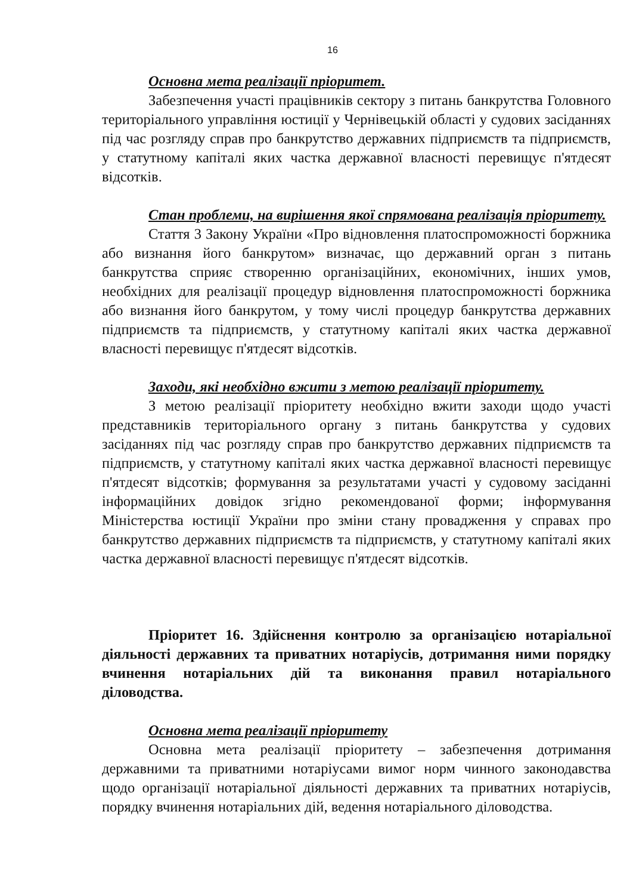16
Основна мета реалізації пріоритет.
Забезпечення участі працівників сектору з питань банкрутства Головного територіального управління юстиції у Чернівецькій області у судових засіданнях під час розгляду справ про банкрутство державних підприємств та підприємств, у статутному капіталі яких частка державної власності перевищує п'ятдесят відсотків.
Стан проблеми, на вирішення якої спрямована реалізація пріоритету.
Стаття 3 Закону України «Про відновлення платоспроможності боржника або визнання його банкрутом» визначає, що державний орган з питань банкрутства сприяє створенню організаційних, економічних, інших умов, необхідних для реалізації процедур відновлення платоспроможності боржника або визнання його банкрутом, у тому числі процедур банкрутства державних підприємств та підприємств, у статутному капіталі яких частка державної власності перевищує п'ятдесят відсотків.
Заходи, які необхідно вжити з метою реалізації пріоритету.
З метою реалізації пріоритету необхідно вжити заходи щодо участі представників територіального органу з питань банкрутства у судових засіданнях під час розгляду справ про банкрутство державних підприємств та підприємств, у статутному капіталі яких частка державної власності перевищує п'ятдесят відсотків; формування за результатами участі у судовому засіданні інформаційних довідок згідно рекомендованої форми; інформування Міністерства юстиції України про зміни стану провадження у справах про банкрутство державних підприємств та підприємств, у статутному капіталі яких частка державної власності перевищує п'ятдесят відсотків.
Пріоритет 16. Здійснення контролю за організацією нотаріальної діяльності державних та приватних нотаріусів, дотримання ними порядку вчинення нотаріальних дій та виконання правил нотаріального діловодства.
Основна мета реалізації пріоритету
Основна мета реалізації пріоритету – забезпечення дотримання державними та приватними нотаріусами вимог норм чинного законодавства щодо організації нотаріальної діяльності державних та приватних нотаріусів, порядку вчинення нотаріальних дій, ведення нотаріального діловодства.